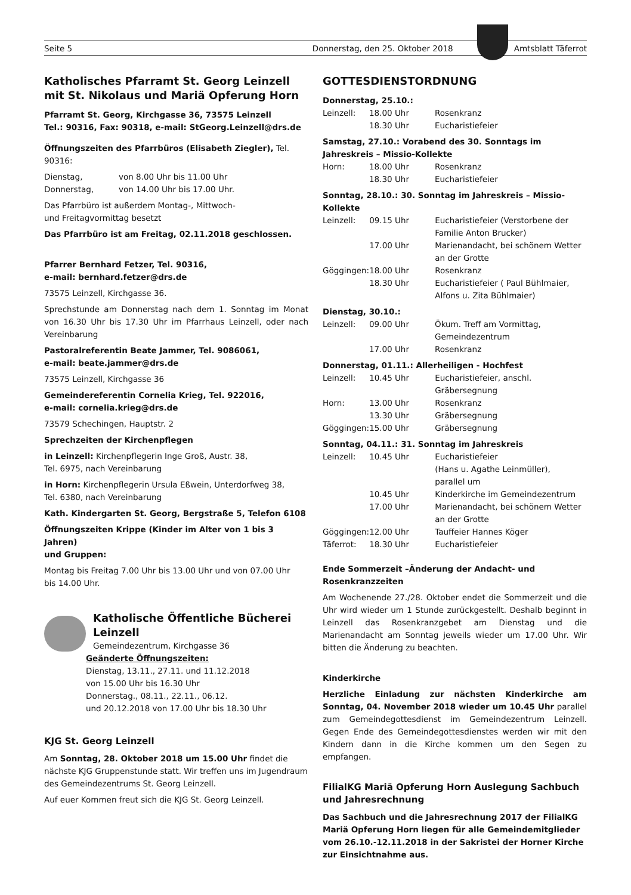Seite 5 Donnerstag, den 25. Oktober 2018
Amtsblatt Täferrot
Katholisches Pfarramt St. Georg Leinzell
mit St. Nikolaus und Mariä Opferung Horn
Pfarramt St. Georg, Kirchgasse 36, 73575 Leinzell
Tel.: 90316, Fax: 90318, e-mail: StGeorg.Leinzell@drs.de
Öffnungszeiten des Pfarrbüros (Elisabeth Ziegler), Tel. 90316:
| Dienstag, | von 8.00 Uhr bis 11.00 Uhr |
| Donnerstag, | von 14.00 Uhr bis 17.00 Uhr. |
Das Pfarrbüro ist außerdem Montag-, Mittwoch-
und Freitagvormittag besetzt
Das Pfarrbüro ist am Freitag, 02.11.2018 geschlossen.
Pfarrer Bernhard Fetzer, Tel. 90316,
e-mail: bernhard.fetzer@drs.de
73575 Leinzell, Kirchgasse 36.
Sprechstunde am Donnerstag nach dem 1. Sonntag im Monat von 16.30 Uhr bis 17.30 Uhr im Pfarrhaus Leinzell, oder nach Vereinbarung
Pastoralreferentin Beate Jammer, Tel. 9086061,
e-mail: beate.jammer@drs.de
73575 Leinzell, Kirchgasse 36
Gemeindereferentin Cornelia Krieg, Tel. 922016,
e-mail: cornelia.krieg@drs.de
73579 Schechingen, Hauptstr. 2
Sprechzeiten der Kirchenpflegen
in Leinzell: Kirchenpflegerin Inge Groß, Austr. 38,
Tel. 6975, nach Vereinbarung
in Horn: Kirchenpflegerin Ursula Eßwein, Unterdorfweg 38,
Tel. 6380, nach Vereinbarung
Kath. Kindergarten St. Georg, Bergstraße 5, Telefon 6108
Öffnungszeiten Krippe (Kinder im Alter von 1 bis 3 Jahren)
und Gruppen:
Montag bis Freitag 7.00 Uhr bis 13.00 Uhr und von 07.00 Uhr
bis 14.00 Uhr.
Katholische Öffentliche Bücherei Leinzell
Gemeindezentrum, Kirchgasse 36
Geänderte Öffnungszeiten:
Dienstag, 13.11., 27.11. und 11.12.2018
von 15.00 Uhr bis 16.30 Uhr
Donnerstag., 08.11., 22.11., 06.12.
und 20.12.2018 von 17.00 Uhr bis 18.30 Uhr
KJG St. Georg Leinzell
Am Sonntag, 28. Oktober 2018 um 15.00 Uhr findet die nächste KJG Gruppenstunde statt. Wir treffen uns im Jugendraum des Gemeindezentrums St. Georg Leinzell.
Auf euer Kommen freut sich die KJG St. Georg Leinzell.
GOTTESDIENSTORDNUNG
Donnerstag, 25.10.:
| Leinzell: | 18.00 Uhr | Rosenkranz |
| | 18.30 Uhr | Eucharistiefeier |
Samstag, 27.10.: Vorabend des 30. Sonntags im Jahreskreis – Missio-Kollekte
| Horn: | 18.00 Uhr | Rosenkranz |
| | 18.30 Uhr | Eucharistiefeier |
Sonntag, 28.10.: 30. Sonntag im Jahreskreis – Missio-Kollekte
| Leinzell: | 09.15 Uhr | Eucharistiefeier (Verstorbene der Familie Anton Brucker) |
| | 17.00 Uhr | Marienandacht, bei schönem Wetter an der Grotte |
| Göggingen: | 18.00 Uhr | Rosenkranz |
| | 18.30 Uhr | Eucharistiefeier ( Paul Bühlmaier, Alfons u. Zita Bühlmaier) |
Dienstag, 30.10.:
| Leinzell: | 09.00 Uhr | Ökum. Treff am Vormittag, Gemeindezentrum |
| | 17.00 Uhr | Rosenkranz |
Donnerstag, 01.11.: Allerheiligen - Hochfest
| Leinzell: | 10.45 Uhr | Eucharistiefeier, anschl. Gräbersegnung |
| Horn: | 13.00 Uhr | Rosenkranz |
| | 13.30 Uhr | Gräbersegnung |
| Göggingen: | 15.00 Uhr | Gräbersegnung |
Sonntag, 04.11.: 31. Sonntag im Jahreskreis
| Leinzell: | 10.45 Uhr | Eucharistiefeier (Hans u. Agathe Leinmüller), parallel um |
| | 10.45 Uhr | Kinderkirche im Gemeindezentrum |
| | 17.00 Uhr | Marienandacht, bei schönem Wetter an der Grotte |
| Göggingen: | 12.00 Uhr | Tauffeier Hannes Köger |
| Täferrot: | 18.30 Uhr | Eucharistiefeier |
Ende Sommerzeit –Änderung der Andacht- und Rosenkranzzeiten
Am Wochenende 27./28. Oktober endet die Sommerzeit und die Uhr wird wieder um 1 Stunde zurückgestellt. Deshalb beginnt in Leinzell das Rosenkranzgebet am Dienstag und die Marienandacht am Sonntag jeweils wieder um 17.00 Uhr. Wir bitten die Änderung zu beachten.
Kinderkirche
Herzliche Einladung zur nächsten Kinderkirche am Sonntag, 04. November 2018 wieder um 10.45 Uhr parallel zum Gemeindegottesdienst im Gemeindezentrum Leinzell. Gegen Ende des Gemeindegottesdienstes werden wir mit den Kindern dann in die Kirche kommen um den Segen zu empfangen.
FilialKG Mariä Opferung Horn Auslegung Sachbuch
und Jahresrechnung
Das Sachbuch und die Jahresrechnung 2017 der FilialKG Mariä Opferung Horn liegen für alle Gemeindemitglieder vom 26.10.-12.11.2018 in der Sakristei der Horner Kirche zur Einsichtnahme aus.